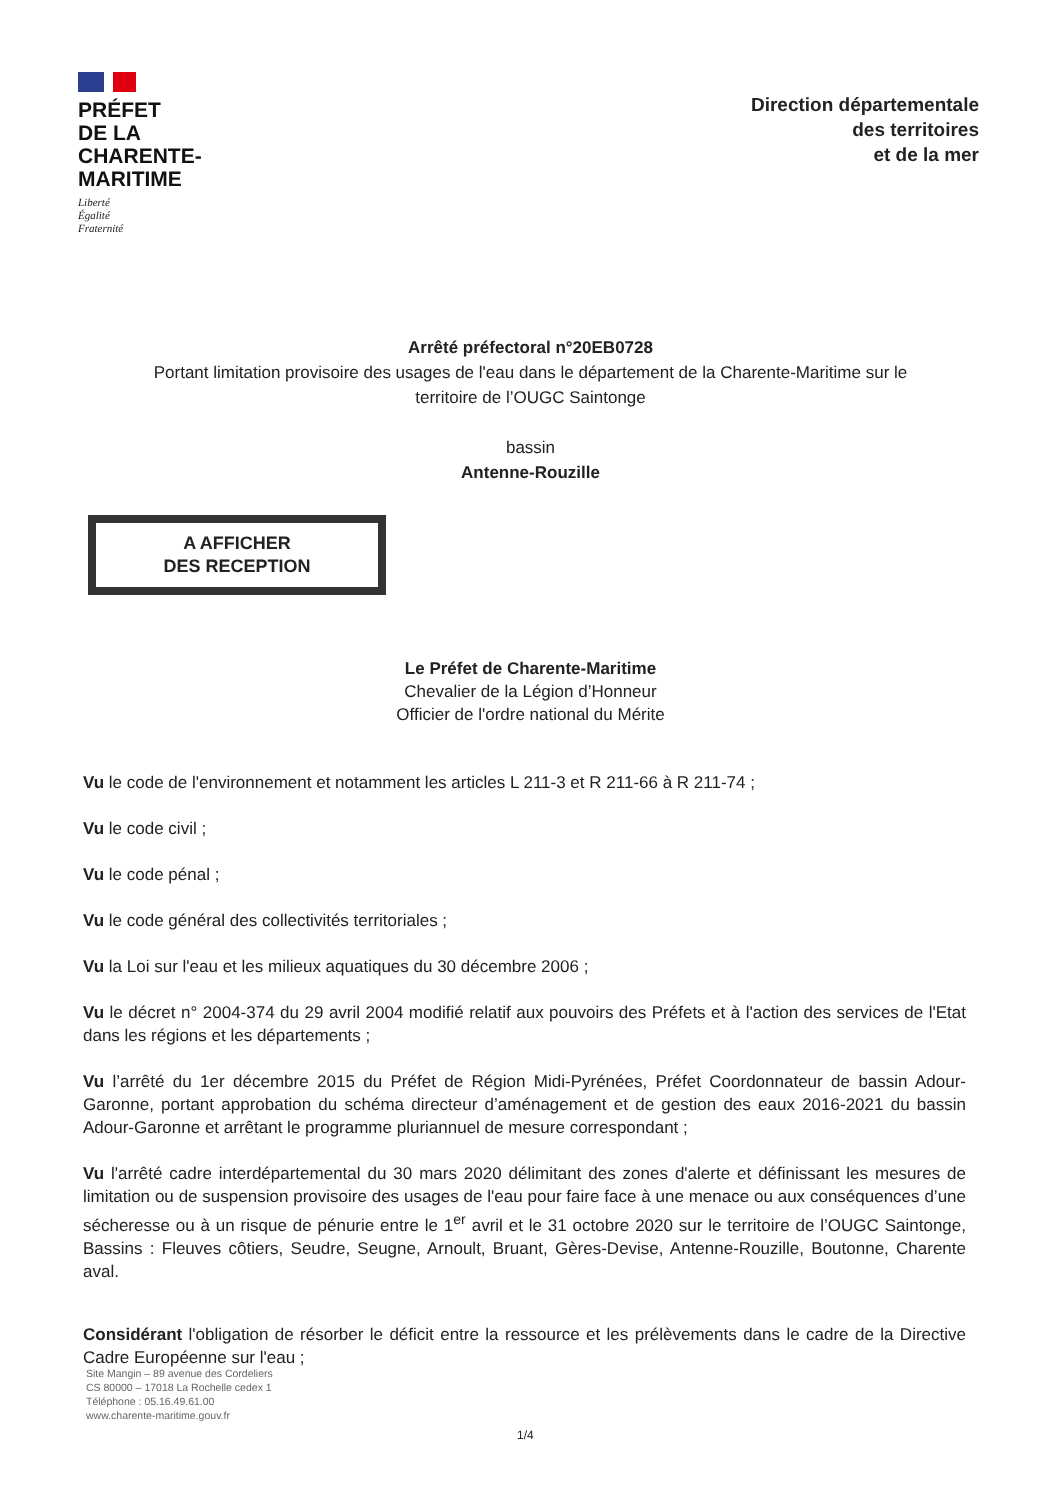PRÉFET
DE LA
CHARENTE-
MARITIME
Liberté
Égalité
Fraternité
Direction départementale
des territoires
et de la mer
Arrêté préfectoral n°20EB0728
Portant limitation provisoire des usages de l'eau dans le département de la Charente-Maritime sur le
territoire de l’OUGC Saintonge
bassin
Antenne-Rouzille
A AFFICHER
DES RECEPTION
Le Préfet de Charente-Maritime
Chevalier de la Légion d’Honneur
Officier de l'ordre national du Mérite
Vu le code de l'environnement et notamment les articles L 211-3 et R 211-66 à R 211-74 ;
Vu le code civil ;
Vu le code pénal ;
Vu le code général des collectivités territoriales ;
Vu la Loi sur l'eau et les milieux aquatiques du 30 décembre 2006 ;
Vu le décret n° 2004-374 du 29 avril 2004 modifié relatif aux pouvoirs des Préfets et à l'action des services de l'Etat dans les régions et les départements ;
Vu l’arrêté du 1er décembre 2015 du Préfet de Région Midi-Pyrénées, Préfet Coordonnateur de bassin Adour-Garonne, portant approbation du schéma directeur d’aménagement et de gestion des eaux 2016-2021 du bassin Adour-Garonne et arrêtant le programme pluriannuel de mesure correspondant ;
Vu l'arrêté cadre interdépartemental du 30 mars 2020 délimitant des zones d'alerte et définissant les mesures de limitation ou de suspension provisoire des usages de l'eau pour faire face à une menace ou aux conséquences d’une sécheresse ou à un risque de pénurie entre le 1<sup>er</sup> avril et le 31 octobre 2020 sur le territoire de l’OUGC Saintonge, Bassins : Fleuves côtiers, Seudre, Seugne, Arnoult, Bruant, Gères-Devise, Antenne-Rouzille, Boutonne, Charente aval.
Considérant l'obligation de résorber le déficit entre la ressource et les prélèvements dans le cadre de la Directive Cadre Européenne sur l'eau ;
Site Mangin – 89 avenue des Cordeliers
CS 80000 – 17018 La Rochelle cedex 1
Téléphone : 05.16.49.61.00
www.charente-maritime.gouv.fr
1/4